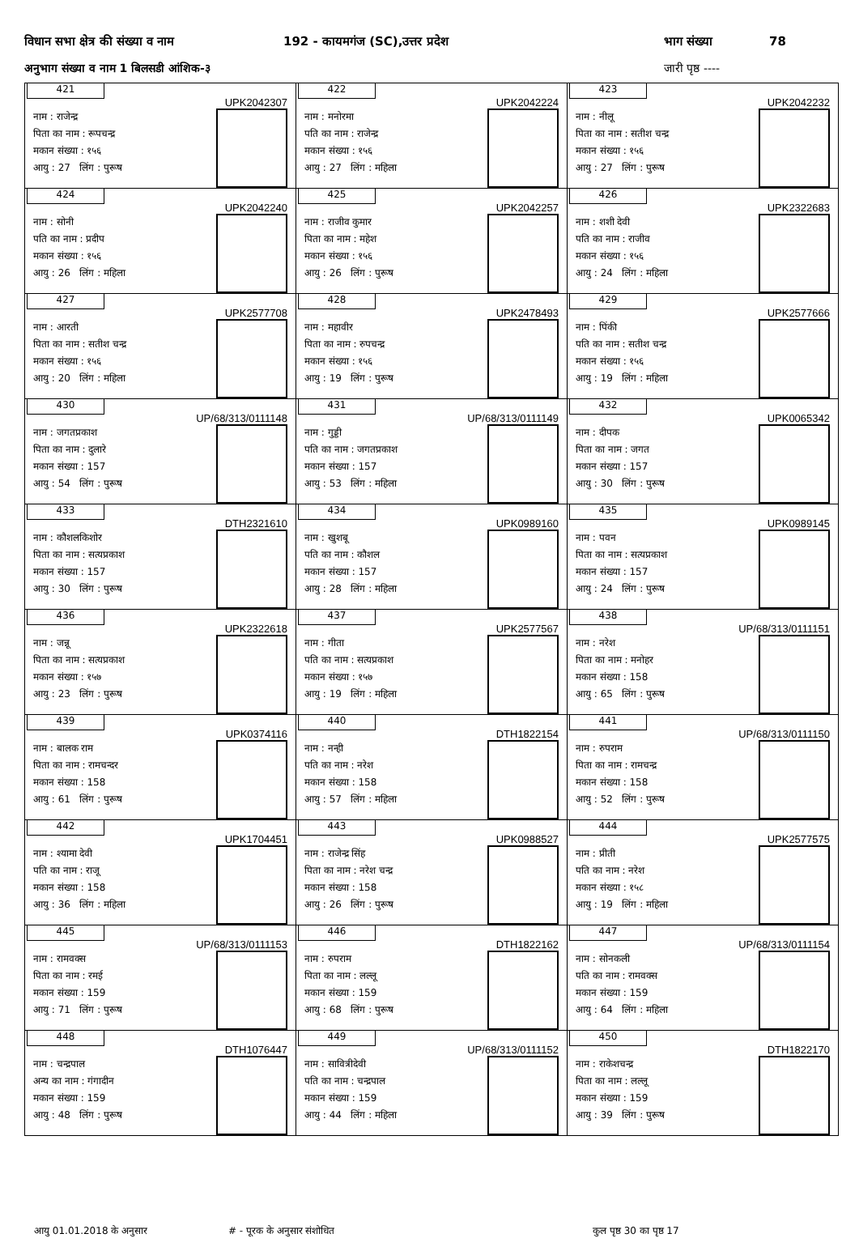विधान सभा क्षेत्र की संख्या व नाम 192 - कायमगंज (SC),उत्तर प्रदेश भाग संख्या 78
अनुभाग संख्या व नाम 1 बिलसडी आंशिक-३ जारी पृष्ठ ----
| 421 UPK2042307 नाम : राजेन्द्र पिता का नाम : रूपचन्द्र मकान संख्या : १५६ आयु : 27 लिंग : पुरूष | 422 UPK2042224 नाम : मनोरमा पति का नाम : राजेन्द्र मकान संख्या : १५६ आयु : 27 लिंग : महिला | 423 UPK2042232 नाम : नीलू पिता का नाम : सतीश चन्द्र मकान संख्या : १५६ आयु : 27 लिंग : पुरूष |
| 424 UPK2042240 नाम : सोनी पति का नाम : प्रदीप मकान संख्या : १५६ आयु : 26 लिंग : महिला | 425 UPK2042257 नाम : राजीव कुमार पिता का नाम : महेश मकान संख्या : १५६ आयु : 26 लिंग : पुरूष | 426 UPK2322683 नाम : शशी देवी पति का नाम : राजीव मकान संख्या : १५६ आयु : 24 लिंग : महिला |
| 427 UPK2577708 नाम : आरती पिता का नाम : सतीश चन्द्र मकान संख्या : १५६ आयु : 20 लिंग : महिला | 428 UPK2478493 नाम : महावीर पिता का नाम : रुपचन्द्र मकान संख्या : १५६ आयु : 19 लिंग : पुरूष | 429 UPK2577666 नाम : पिंकी पति का नाम : सतीश चन्द्र मकान संख्या : १५६ आयु : 19 लिंग : महिला |
| 430 UP/68/313/0111148 नाम : जगतप्रकाश पिता का नाम : दुलारे मकान संख्या : 157 आयु : 54 लिंग : पुरूष | 431 UP/68/313/0111149 नाम : गुड्डी पति का नाम : जगतप्रकाश मकान संख्या : 157 आयु : 53 लिंग : महिला | 432 UPK0065342 नाम : दीपक पिता का नाम : जगत मकान संख्या : 157 आयु : 30 लिंग : पुरूष |
| 433 DTH2321610 नाम : कौशलकिशोर पिता का नाम : सत्यप्रकाश मकान संख्या : 157 आयु : 30 लिंग : पुरूष | 434 UPK0989160 नाम : खुशबू पति का नाम : कौशल मकान संख्या : 157 आयु : 28 लिंग : महिला | 435 UPK0989145 नाम : पवन पिता का नाम : सत्यप्रकाश मकान संख्या : 157 आयु : 24 लिंग : पुरूष |
| 436 UPK2322618 नाम : जन्नू पिता का नाम : सत्यप्रकाश मकान संख्या : १५७ आयु : 23 लिंग : पुरूष | 437 UPK2577567 नाम : गीता पति का नाम : सत्यप्रकाश मकान संख्या : १५७ आयु : 19 लिंग : महिला | 438 UP/68/313/0111151 नाम : नरेश पिता का नाम : मनोहर मकान संख्या : 158 आयु : 65 लिंग : पुरूष |
| 439 UPK0374116 नाम : बालक राम पिता का नाम : रामचन्दर मकान संख्या : 158 आयु : 61 लिंग : पुरूष | 440 DTH1822154 नाम : नन्ही पति का नाम : नरेश मकान संख्या : 158 आयु : 57 लिंग : महिला | 441 UP/68/313/0111150 नाम : रुपराम पिता का नाम : रामचन्द्र मकान संख्या : 158 आयु : 52 लिंग : पुरूष |
| 442 UPK1704451 नाम : श्यामा देवी पति का नाम : राजू मकान संख्या : 158 आयु : 36 लिंग : महिला | 443 UPK0988527 नाम : राजेन्द्र सिंह पिता का नाम : नरेश चन्द्र मकान संख्या : 158 आयु : 26 लिंग : पुरूष | 444 UPK2577575 नाम : प्रीती पति का नाम : नरेश मकान संख्या : १५८ आयु : 19 लिंग : महिला |
| 445 UP/68/313/0111153 नाम : रामवक्स पिता का नाम : रमई मकान संख्या : 159 आयु : 71 लिंग : पुरूष | 446 DTH1822162 नाम : रुपराम पिता का नाम : लल्लू मकान संख्या : 159 आयु : 68 लिंग : पुरूष | 447 UP/68/313/0111154 नाम : सोनकली पति का नाम : रामवक्स मकान संख्या : 159 आयु : 64 लिंग : महिला |
| 448 DTH1076447 नाम : चन्द्रपाल अन्य का नाम : गंगादीन मकान संख्या : 159 आयु : 48 लिंग : पुरूष | 449 UP/68/313/0111152 नाम : सावित्रीदेवी पति का नाम : चन्द्रपाल मकान संख्या : 159 आयु : 44 लिंग : महिला | 450 DTH1822170 नाम : राकेशचन्द्र पिता का नाम : लल्लू मकान संख्या : 159 आयु : 39 लिंग : पुरूष |
आयु 01.01.2018 के अनुसार # - पूरक के अनुसार संशोधित कुल पृष्ठ 30 का पृष्ठ 17